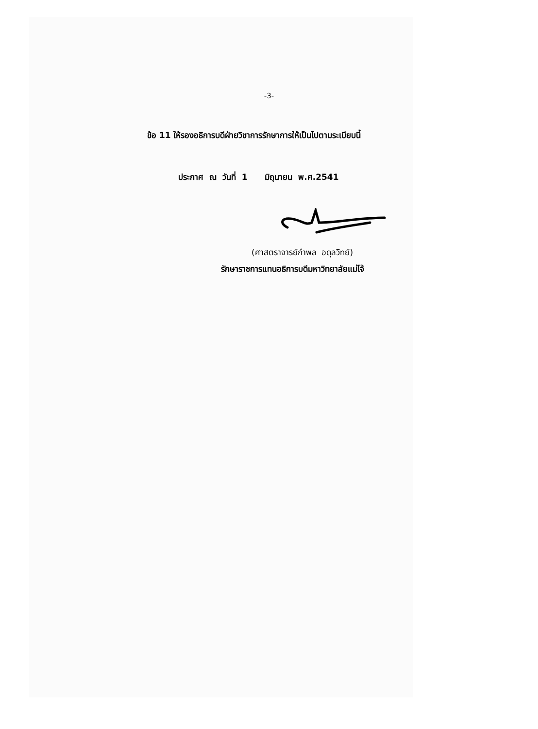-3-
ข้อ 11 ให้รองอธิการบดีฝ่ายวิชาการรักษาการให้เป็นไปตามระเบียบนี้
ประกาศ ณ วันที่ 1 มิถุนายน พ.ศ.2541
(ศาสตราจารย์กำพล อดุลวิทย์)
รักษาราชการแทนอธิการบดีมหาวิทยาลัยแม่โจ้